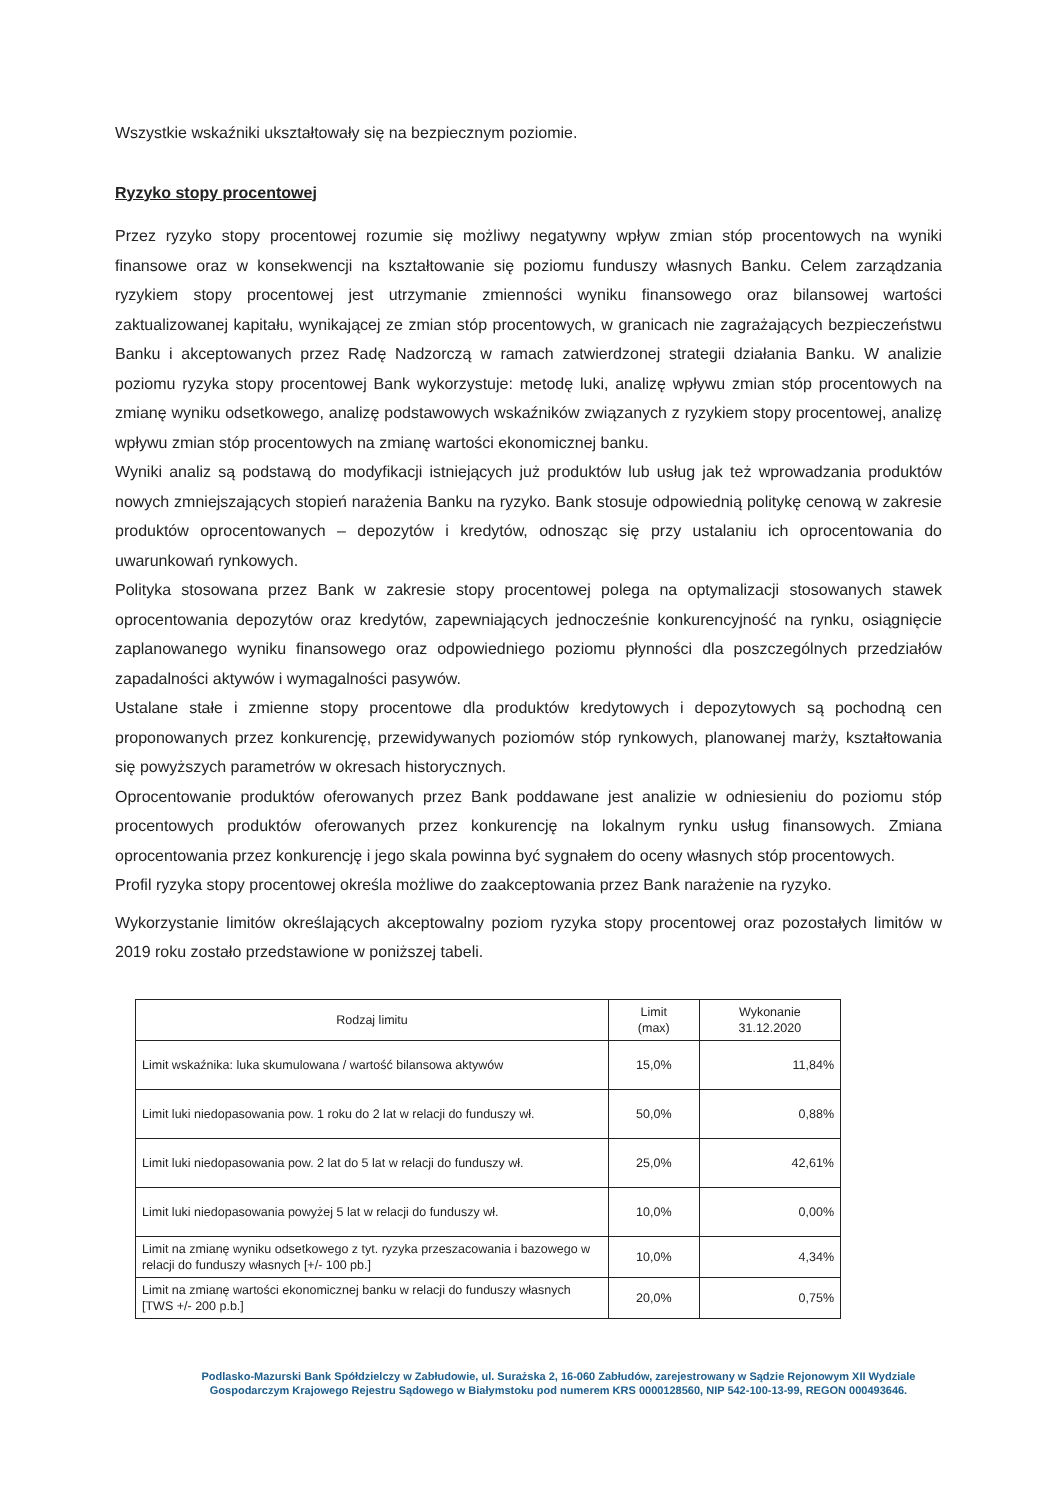Wszystkie wskaźniki ukształtowały się na bezpiecznym poziomie.
Ryzyko stopy procentowej
Przez ryzyko stopy procentowej rozumie się możliwy negatywny wpływ zmian stóp procentowych na wyniki finansowe oraz w konsekwencji na kształtowanie się poziomu funduszy własnych Banku. Celem zarządzania ryzykiem stopy procentowej jest utrzymanie zmienności wyniku finansowego oraz bilansowej wartości zaktualizowanej kapitału, wynikającej ze zmian stóp procentowych, w granicach nie zagrażających bezpieczeństwu Banku i akceptowanych przez Radę Nadzorczą w ramach zatwierdzonej strategii działania Banku. W analizie poziomu ryzyka stopy procentowej Bank wykorzystuje: metodę luki, analizę wpływu zmian stóp procentowych na zmianę wyniku odsetkowego, analizę podstawowych wskaźników związanych z ryzykiem stopy procentowej, analizę wpływu zmian stóp procentowych na zmianę wartości ekonomicznej banku.
Wyniki analiz są podstawą do modyfikacji istniejących już produktów lub usług jak też wprowadzania produktów nowych zmniejszających stopień narażenia Banku na ryzyko. Bank stosuje odpowiednią politykę cenową w zakresie produktów oprocentowanych – depozytów i kredytów, odnosząc się przy ustalaniu ich oprocentowania do uwarunkowań rynkowych.
Polityka stosowana przez Bank w zakresie stopy procentowej polega na optymalizacji stosowanych stawek oprocentowania depozytów oraz kredytów, zapewniających jednocześnie konkurencyjność na rynku, osiągnięcie zaplanowanego wyniku finansowego oraz odpowiedniego poziomu płynności dla poszczególnych przedziałów zapadalności aktywów i wymagalności pasywów.
Ustalane stałe i zmienne stopy procentowe dla produktów kredytowych i depozytowych są pochodną cen proponowanych przez konkurencję, przewidywanych poziomów stóp rynkowych, planowanej marży, kształtowania się powyższych parametrów w okresach historycznych.
Oprocentowanie produktów oferowanych przez Bank poddawane jest analizie w odniesieniu do poziomu stóp procentowych produktów oferowanych przez konkurencję na lokalnym rynku usług finansowych. Zmiana oprocentowania przez konkurencję i jego skala powinna być sygnałem do oceny własnych stóp procentowych.
Profil ryzyka stopy procentowej określa możliwe do zaakceptowania przez Bank narażenie na ryzyko.
Wykorzystanie limitów określających akceptowalny poziom ryzyka stopy procentowej oraz pozostałych limitów w 2019 roku zostało przedstawione w poniższej tabeli.
| Rodzaj limitu | Limit (max) | Wykonanie 31.12.2020 |
| --- | --- | --- |
| Limit wskaźnika: luka skumulowana / wartość bilansowa aktywów | 15,0% | 11,84% |
| Limit luki niedopasowania pow. 1 roku do 2 lat w relacji do funduszy wł. | 50,0% | 0,88% |
| Limit luki niedopasowania pow. 2 lat do 5 lat w relacji do funduszy wł. | 25,0% | 42,61% |
| Limit luki niedopasowania powyżej 5 lat w relacji do funduszy wł. | 10,0% | 0,00% |
| Limit na zmianę wyniku odsetkowego z tyt. ryzyka przeszacowania i bazowego w relacji do funduszy własnych [+/- 100 pb.] | 10,0% | 4,34% |
| Limit na zmianę wartości ekonomicznej banku w relacji do funduszy własnych [TWS +/- 200 p.b.] | 20,0% | 0,75% |
Podlasko-Mazurski Bank Spółdzielczy w Zabłudowie, ul. Surażska 2, 16-060 Zabłudów, zarejestrowany w Sądzie Rejonowym XII Wydziale Gospodarczym Krajowego Rejestru Sądowego w Białymstoku pod numerem KRS 0000128560, NIP 542-100-13-99, REGON 000493646.